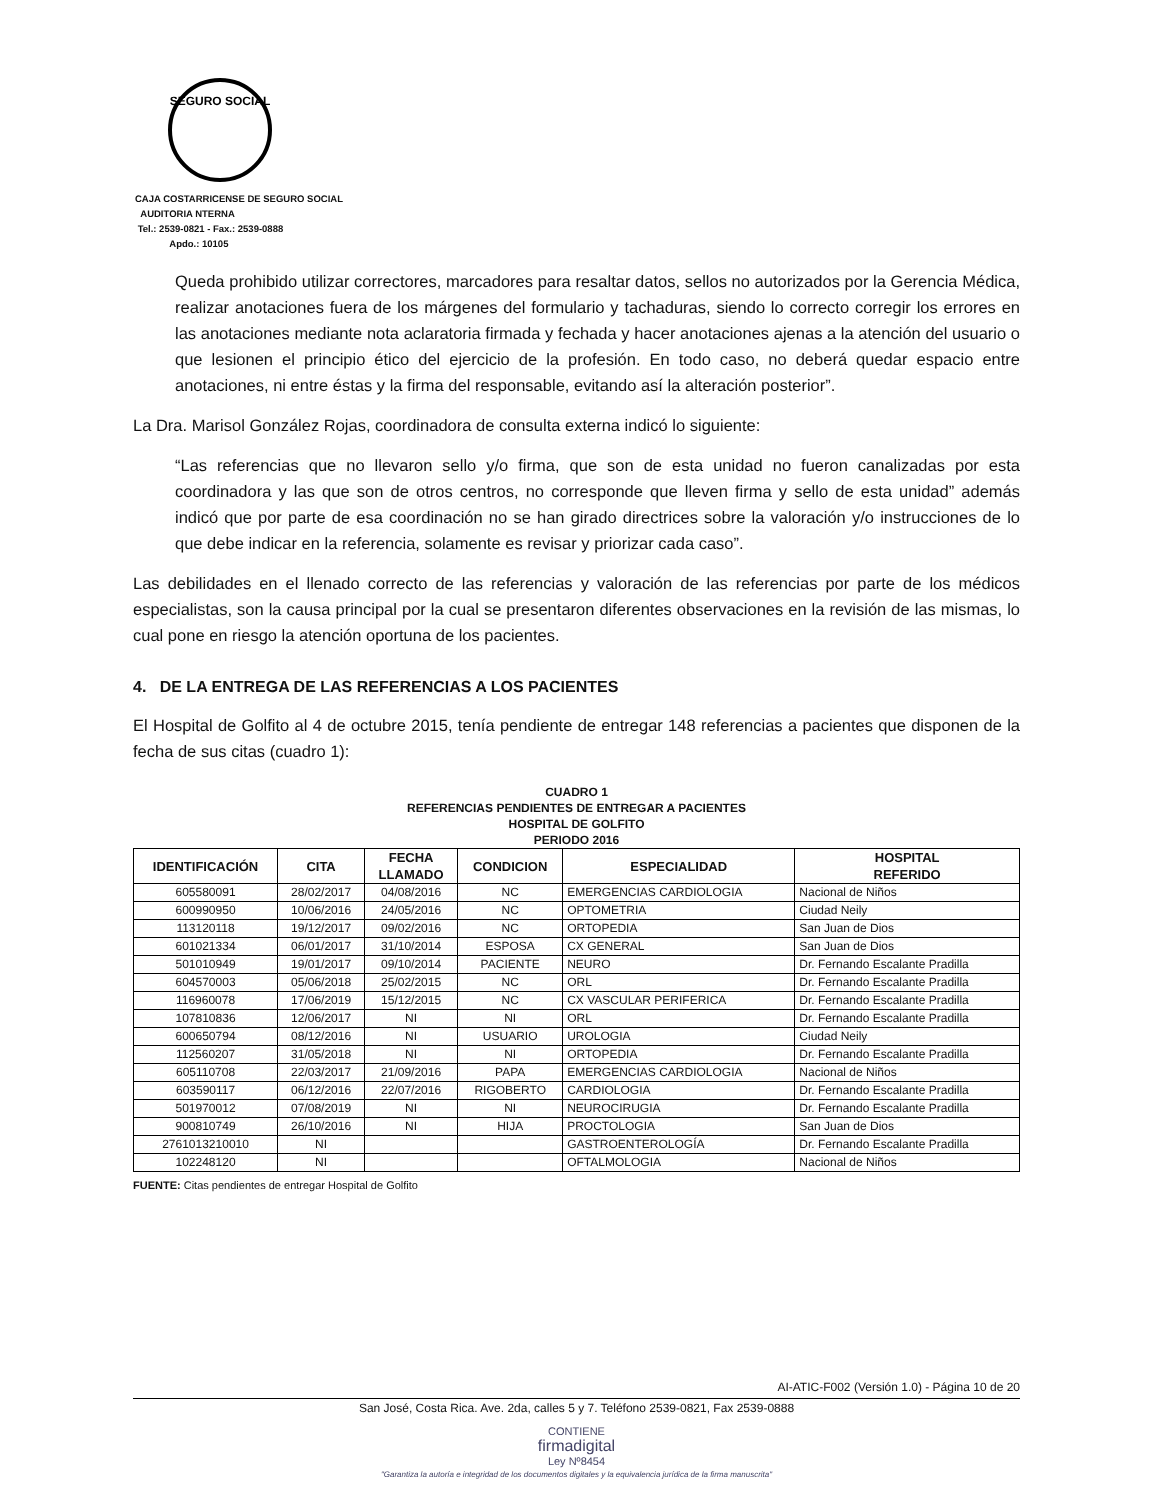SEGURO SOCIAL
CAJA COSTARRICENSE DE SEGURO SOCIAL
AUDITORIA NTERNA
Tel.: 2539-0821 - Fax.: 2539-0888
Apdo.: 10105
Queda prohibido utilizar correctores, marcadores para resaltar datos, sellos no autorizados por la Gerencia Médica, realizar anotaciones fuera de los márgenes del formulario y tachaduras, siendo lo correcto corregir los errores en las anotaciones mediante nota aclaratoria firmada y fechada y hacer anotaciones ajenas a la atención del usuario o que lesionen el principio ético del ejercicio de la profesión. En todo caso, no deberá quedar espacio entre anotaciones, ni entre éstas y la firma del responsable, evitando así la alteración posterior”.
La Dra. Marisol González Rojas, coordinadora de consulta externa indicó lo siguiente:
“Las referencias que no llevaron sello y/o firma, que son de esta unidad no fueron canalizadas por esta coordinadora y las que son de otros centros, no corresponde que lleven firma y sello de esta unidad” además indicó que por parte de esa coordinación no se han girado directrices sobre la valoración y/o instrucciones de lo que debe indicar en la referencia, solamente es revisar y priorizar cada caso”.
Las debilidades en el llenado correcto de las referencias y valoración de las referencias por parte de los médicos especialistas, son la causa principal por la cual se presentaron diferentes observaciones en la revisión de las mismas, lo cual pone en riesgo la atención oportuna de los pacientes.
4. DE LA ENTREGA DE LAS REFERENCIAS A LOS PACIENTES
El Hospital de Golfito al 4 de octubre 2015, tenía pendiente de entregar 148 referencias a pacientes que disponen de la fecha de sus citas (cuadro 1):
CUADRO 1
REFERENCIAS PENDIENTES DE ENTREGAR A PACIENTES
HOSPITAL DE GOLFITO
PERIODO 2016
| IDENTIFICACIÓN | CITA | FECHA LLAMADO | CONDICION | ESPECIALIDAD | HOSPITAL REFERIDO |
| --- | --- | --- | --- | --- | --- |
| 605580091 | 28/02/2017 | 04/08/2016 | NC | EMERGENCIAS CARDIOLOGIA | Nacional de Niños |
| 600990950 | 10/06/2016 | 24/05/2016 | NC | OPTOMETRIA | Ciudad Neily |
| 113120118 | 19/12/2017 | 09/02/2016 | NC | ORTOPEDIA | San Juan de Dios |
| 601021334 | 06/01/2017 | 31/10/2014 | ESPOSA | CX GENERAL | San Juan de Dios |
| 501010949 | 19/01/2017 | 09/10/2014 | PACIENTE | NEURO | Dr. Fernando Escalante Pradilla |
| 604570003 | 05/06/2018 | 25/02/2015 | NC | ORL | Dr. Fernando Escalante Pradilla |
| 116960078 | 17/06/2019 | 15/12/2015 | NC | CX VASCULAR PERIFERICA | Dr. Fernando Escalante Pradilla |
| 107810836 | 12/06/2017 | NI | NI | ORL | Dr. Fernando Escalante Pradilla |
| 600650794 | 08/12/2016 | NI | USUARIO | UROLOGIA | Ciudad Neily |
| 112560207 | 31/05/2018 | NI | NI | ORTOPEDIA | Dr. Fernando Escalante Pradilla |
| 605110708 | 22/03/2017 | 21/09/2016 | PAPA | EMERGENCIAS CARDIOLOGIA | Nacional de Niños |
| 603590117 | 06/12/2016 | 22/07/2016 | RIGOBERTO | CARDIOLOGIA | Dr. Fernando Escalante Pradilla |
| 501970012 | 07/08/2019 | NI | NI | NEUROCIRUGIA | Dr. Fernando Escalante Pradilla |
| 900810749 | 26/10/2016 | NI | HIJA | PROCTOLOGIA | San Juan de Dios |
| 2761013210010 | NI | | | GASTROENTEROLOGÍA | Dr. Fernando Escalante Pradilla |
| 102248120 | NI | | | OFTALMOLOGIA | Nacional de Niños |
FUENTE: Citas pendientes de entregar Hospital de Golfito
AI-ATIC-F002 (Versión 1.0) - Página 10 de 20
San José, Costa Rica. Ave. 2da, calles 5 y 7. Teléfono 2539-0821, Fax 2539-0888
CONTIENE
firmadigital
Ley Nº8454
"Garantiza la autoría e integridad de los documentos digitales y la equivalencia jurídica de la firma manuscrita"